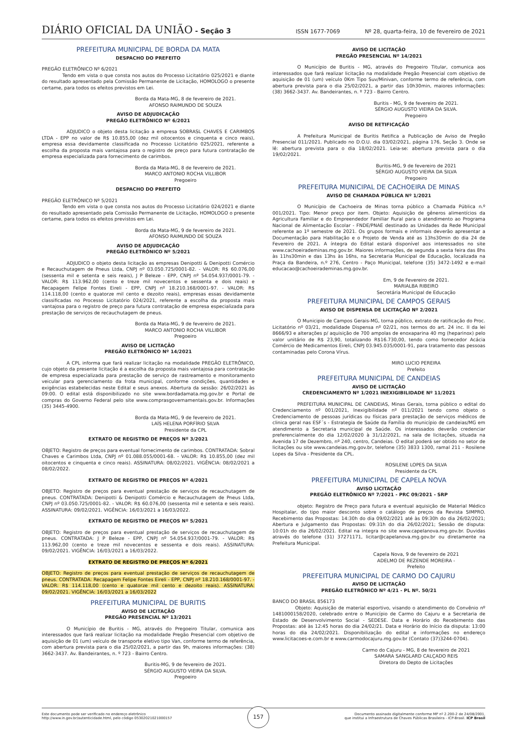DIÁRIO OFICIAL DA UNIÃO - Seção 3 ISSN 1677-7069 Nº 28, quarta-feira, 10 de fevereiro de 2021
PREFEITURA MUNICIPAL DE BORDA DA MATA
DESPACHO DO PREFEITO
PREGÃO ELETRÔNICO Nº 6/2021
Tendo em vista o que consta nos autos do Processo Licitatório 025/2021 e diante do resultado apresentado pela Comissão Permanente de Licitação, HOMOLOGO o presente certame, para todos os efeitos previstos em Lei.
Borda da Mata-MG, 8 de fevereiro de 2021.
AFONSO RAIMUNDO DE SOUZA
AVISO DE ADJUDICAÇÃO
PREGÃO ELETRÔNICO Nº 6/2021
ADJUDICO o objeto desta licitação a empresa SOBRASL CHAVES E CARIMBOS LTDA - EPP no valor de R$ 10.855,00 (dez mil oitocentos e cinquenta e cinco reais), empresa essa devidamente classificada no Processo Licitatório 025/2021, referente a escolha da proposta mais vantajosa para o registro de preço para futura contratação de empresa especializada para fornecimento de carimbos.
Borda da Mata-MG, 8 de fevereiro de 2021.
MARCO ANTONIO ROCHA VILLIBOR
Pregoeiro
DESPACHO DO PREFEITO
PREGÃO ELETRÔNICO Nº 5/2021
Tendo em vista o que consta nos autos do Processo Licitatório 024/2021 e diante do resultado apresentado pela Comissão Permanente de Licitação, HOMOLOGO o presente certame, para todos os efeitos previstos em Lei.
Borda da Mata-MG, 9 de fevereiro de 2021.
AFONSO RAIMUNDO DE SOUZA
AVISO DE ADJUDICAÇÃO
PREGÃO ELETRÔNICO Nº 5/2021
ADJUDICO o objeto desta licitação as empresas Denipotti & Denipotti Comércio e Recauchutagem de Pneus Ltda, CNPJ nº 03.050.725/0001-82. - VALOR: R$ 60.076,00 (sessenta mil e setenta e seis reais), J P Beleze - EPP, CNPJ nº 54.054.937/0001-79. - VALOR: R$ 113.962,00 (cento e treze mil novecentos e sessenta e dois reais) e Recapagem Felipe Fontes Eireli - EPP, CNPJ nº 18.210.168/0001-97. - VALOR: R$ 114.118,00 (cento e quatorze mil cento e dezoito reais), empresas essas devidamente classificadas no Processo Licitatório 024/2021, referente a escolha da proposta mais vantajosa para o registro de preço para futura contratação de empresa especializada para prestação de serviços de recauchutagem de pneus.
Borda da Mata-MG, 9 de fevereiro de 2021.
MARCO ANTONIO ROCHA VILLIBOR
Pregoeiro
AVISO DE LICITAÇÃO
PREGÃO ELETRÔNICO Nº 14/2021
A CPL informa que fará realizar licitação na modalidade PREGÃO ELETRÔNICO, cujo objeto da presente licitação é a escolha da proposta mais vantajosa para contratação de empresa especializada para prestação de serviço de rastreamento e monitoramento veicular para gerenciamento da frota municipal, conforme condições, quantidades e exigências estabelecidas neste Edital e seus anexos. Abertura da sessão: 26/02/2021 às 09:00. O edital está disponibilizado no site www.bordadamata.mg.gov.br e Portal de compras do Governo Federal pelo site www.comprasgovernamentais.gov.br. Informações (35) 3445-4900.
Borda da Mata-MG, 9 de fevereiro de 2021.
LAÍS HELENA PORFÍRIO SILVA
Presidente da CPL
EXTRATO DE REGISTRO DE PREÇOS Nº 3/2021
OBJETO: Registro de preços para eventual fornecimento de carimbos. CONTRATADA: Sobral Chaves e Carimbos Ltda, CNPJ nº 01.088.055/0001-68. - VALOR: R$ 10.855,00 (dez mil oitocentos e cinquenta e cinco reais). ASSINATURA: 08/02/2021. VIGÊNCIA: 08/02/2021 a 08/02/2022.
EXTRATO DE REGISTRO DE PREÇOS Nº 4/2021
OBJETO: Registro de preços para eventual prestação de serviços de recauchutagem de pneus. CONTRATADA: Denipotti & Denipotti Comércio e Recauchutagem de Pneus Ltda, CNPJ nº 03.050.725/0001-82. - VALOR: R$ 60.076,00 (sessenta mil e setenta e seis reais). ASSINATURA: 09/02/2021. VIGÊNCIA: 16/03/2021 a 16/03/2022.
EXTRATO DE REGISTRO DE PREÇOS Nº 5/2021
OBJETO: Registro de preços para eventual prestação de serviços de recauchutagem de pneus. CONTRATADA: J P Beleze - EPP, CNPJ nº 54.054.937/0001-79. - VALOR: R$ 113.962,00 (cento e treze mil novecentos e sessenta e dois reais). ASSINATURA: 09/02/2021. VIGÊNCIA: 16/03/2021 a 16/03/2022.
EXTRATO DE REGISTRO DE PREÇOS Nº 6/2021
OBJETO: Registro de preços para eventual prestação de serviços de recauchutagem de pneus. CONTRATADA: Recapagem Felipe Fontes Eireli - EPP, CNPJ nº 18.210.168/0001-97. - VALOR: R$ 114.118,00 (cento e quatorze mil cento e dezoito reais). ASSINATURA: 09/02/2021. VIGÊNCIA: 16/03/2021 a 16/03/2022
PREFEITURA MUNICIPAL DE BURITIS
AVISO DE LICITAÇÃO
PREGÃO PRESENCIAL Nº 13/2021
O Município de Buritis - MG, através do Pregoeiro Titular, comunica aos interessados que fará realizar licitação na modalidade Pregão Presencial com objetivo de aquisição de 01 (um) veículo de transporte eletivo tipo Van, conforme termo de referência, com abertura prevista para o dia 25/02/2021, a partir das 9h, maiores informações: (38) 3662-3437. Av. Bandeirantes, n. º 723 - Bairro Centro.
Buritis-MG, 9 de fevereiro de 2021.
SÉRGIO AUGUSTO VIEIRA DA SILVA.
Pregoeiro
AVISO DE LICITAÇÃO
PREGÃO PRESENCIAL Nº 14/2021
O Município de Buritis - MG, através do Pregoeiro Titular, comunica aos interessados que fará realizar licitação na modalidade Pregão Presencial com objetivo de aquisição de 01 (um) veículo 0Km Tipo Suv/Minivan, conforme termo de referência, com abertura prevista para o dia 25/02/2021, a partir das 10h30min, maiores informações: (38) 3662-3437. Av. Bandeirantes, n. º 723 - Bairro Centro.
Buritis - MG, 9 de fevereiro de 2021.
SÉRGIO AUGUSTO VIEIRA DA SILVA.
Pregoeiro
AVISO DE RETIFICAÇÃO
A Prefeitura Municipal de Buritis Retifica a Publicação de Aviso de Pregão Presencial 011/2021. Publicado no D.O.U. dia 03/02/2021, página 176, Seção 3. Onde se lê: abertura prevista para o dia 18/02/2021. Leia-se: abertura prevista para o dia 19/02/2021.
Buritis-MG, 9 de fevereiro de 2021
SÉRGIO AUGUSTO VIEIRA DA SILVA
Pregoeiro
PREFEITURA MUNICIPAL DE CACHOEIRA DE MINAS
AVISO DE CHAMADA PÚBLICA Nº 1/2021
O Município de Cachoeira de Minas torna público a Chamada Pública n.º 001/2021. Tipo: Menor preço por item. Objeto: Aquisição de gêneros alimentícios da Agricultura Familiar e do Empreendedor Familiar Rural para o atendimento ao Programa Nacional de Alimentação Escolar - FNDE/PNAE destinado as Unidades da Rede Municipal referente ao 1º semestre de 2021. Os grupos formais e informais deverão apresentar a Documentação para Habilitação e o Projeto de Venda até as 13hs30min do dia 24 de Fevereiro de 2021. A íntegra do Edital estará disponível aos interessados no site www.cachoeirademinas.mg.gov.br. Maiores informações, de segunda a sexta feira das 8hs às 11hs30min e das 13hs às 16hs, na Secretaria Municipal de Educação, localizada na Praça da Bandeira, n.º 276, Centro - Paço Municipal, telefone (35) 3472-1492 e e-mail educacao@cachoeirademinas.mg.gov.br.
Em, 9 de Fevereiro de 2021.
MARIALBA RIBEIRO
Secretária Municipal de Educação
PREFEITURA MUNICIPAL DE CAMPOS GERAIS
AVISO DE DISPENSA DE LICITAÇÃO Nº 2/2021
O Municipio de Campos Gerais-MG, torna público, extrato de ratificação do Proc. Licitatório nº 03/21, modalidade Dispensa nº 02/21, nos termos do art. 24 inc. II da lei 8666/93 e alterações p/ aquisição de 700 ampolas de enoxaparina 40 mg (heparinox) pelo valor unitário de R$ 23,90, totalizando R$16.730,00, tendo como fornecedor Acácia Comércio de Medicamentos Eireli, CNPJ 03.945.035/0001-91, para tratamento das pessoas contaminadas pelo Corona Vírus.
MIRO LUCIO PEREIRA
Prefeito
PREFEITURA MUNICIPAL DE CANDEIAS
AVISO DE LICITAÇÃO
CREDENCIAMENTO Nº 1/2021 INEXIGIBILIDADE Nº 11/2021
PREFEITURA MUNICIPAL DE CANDEIAS, Minas Gerais, torna público o edital do Credenciamento nº 001/2021, Inexigibilidade nº 011/2021 tendo como objeto o Credenciamento de pessoas jurídicas ou físicas para prestação de serviços médicos de clinica geral nas ESF´s - Estrategia de Saúde da Família do município de candeias/MG em atendimento a Secretaria municipal de Saúde. Os interessados deverão credenciar preferencialmente do dia 12/02/2020 à 31/12/2021, na sala de licitações, situada na Avenida 17 de Dezembro, nº 240, centro, Candeias. O edital poderá ser obtido no setor de licitações ou site www.candeias.mg.gov.br, telefone (35) 3833 1300, ramal 211 - Rosilene Lopes da Silva - Presidente da CPL.
ROSILENE LOPES DA SILVA
Presidente da CPL
PREFEITURA MUNICIPAL DE CAPELA NOVA
AVISO LICITAÇÃO
PREGÃO ELETRÔNICO Nº 7/2021 - PRC 09/2021 - SRP
objeto: Registro de Preço para futura e eventual aquisição de Material Médico Hospitalar, do tipo maior desconto sobre o catálogo de preços da Revista SIMPRO. Recebimento das Propostas: 14:30h do dia 09/02/2021 até às 09:30h do dia 26/02/2021; Abertura e Julgamento das Propostas: 09:31h do dia 26/02/2021; Sessão de disputa: 10:01h do dia 26/02/2021. Edital na integra no site www.capelanova.mg.gov.br. Duvidas através do telefone (31) 37271171, licitar@capelanova.mg.gov.br ou diretamente na Prefeitura Municipal.
Capela Nova, 9 de fevereiro de 2021
ADELMO DE REZENDE MOREIRA -
Prefeito
PREFEITURA MUNICIPAL DE CARMO DO CAJURU
AVISO DE LICITAÇÃO
PREGÃO ELETRÔNICO Nº 4/21 - PL Nº. 50/21
BANCO DO BRASIL 856173
Objeto: Aquisição de material esportivo, visando o atendimento do Convênio nº 1481000158/2020, celebrado entre o Município de Carmo do Cajuru e a Secretaria de Estado de Desenvolvimento Social - SEDESE. Data e Horário do Recebimento das Propostas: até às 12:45 horas do dia 24/02/21. Data e Horário do Início da disputa: 13:00 horas do dia 24/02/2021. Disponibilização do edital e informações no endereço www.licitacoes-e.com.br e www.carmodocajuru.mg.gov.br (Contato (37)3244-0704).
Carmo do Cajuru - MG, 8 de fevereiro de 2021
SAMARA SANGLARD CALÇADO REIS
Diretora do Depto de Licitações
Este documento pode ser verificado no endereço eletrônico
http://www.in.gov.br/autenticidade.html, pelo código 05302021021000157
157
Documento assinado digitalmente conforme MP nº 2.200-2 de 24/08/2001,
que institui a Infraestrutura de Chaves Públicas Brasileira - ICP-Brasil. ICP Brasil